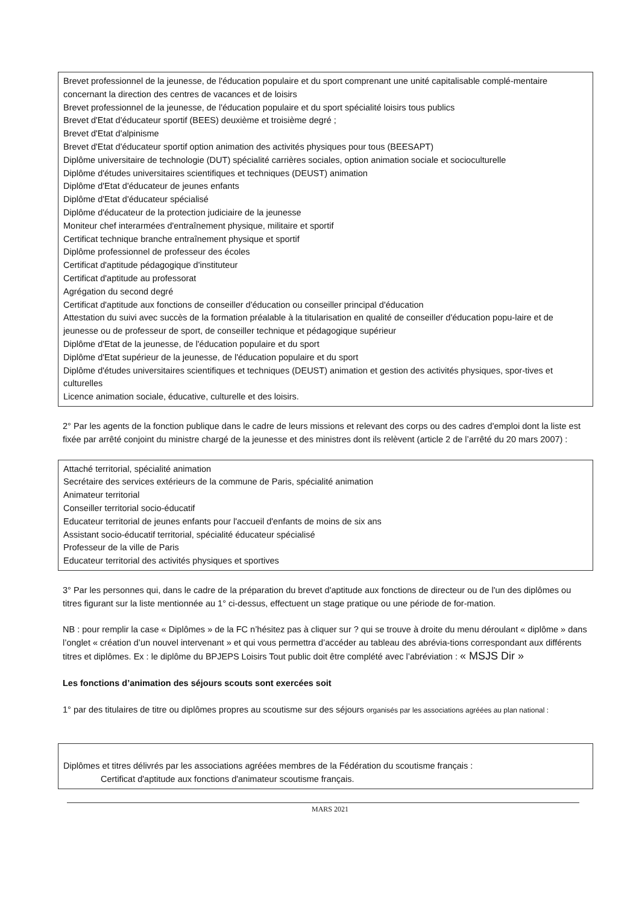Brevet professionnel de la jeunesse, de l'éducation populaire et du sport comprenant une unité capitalisable complé-mentaire concernant la direction des centres de vacances et de loisirs
Brevet professionnel de la jeunesse, de l'éducation populaire et du sport spécialité loisirs tous publics
Brevet d'Etat d'éducateur sportif (BEES) deuxième et troisième degré ;
Brevet d'Etat d'alpinisme
Brevet d'Etat d'éducateur sportif option animation des activités physiques pour tous (BEESAPT)
Diplôme universitaire de technologie (DUT) spécialité carrières sociales, option animation sociale et socioculturelle
Diplôme d'études universitaires scientifiques et techniques (DEUST) animation
Diplôme d'Etat d'éducateur de jeunes enfants
Diplôme d'Etat d'éducateur spécialisé
Diplôme d'éducateur de la protection judiciaire de la jeunesse
Moniteur chef interarmées d'entraînement physique, militaire et sportif
Certificat technique branche entraînement physique et sportif
Diplôme professionnel de professeur des écoles
Certificat d'aptitude pédagogique d'instituteur
Certificat d'aptitude au professorat
Agrégation du second degré
Certificat d'aptitude aux fonctions de conseiller d'éducation ou conseiller principal d'éducation
Attestation du suivi avec succès de la formation préalable à la titularisation en qualité de conseiller d'éducation popu-laire et de jeunesse ou de professeur de sport, de conseiller technique et pédagogique supérieur
Diplôme d'Etat de la jeunesse, de l'éducation populaire et du sport
Diplôme d'Etat supérieur de la jeunesse, de l'éducation populaire et du sport
Diplôme d'études universitaires scientifiques et techniques (DEUST) animation et gestion des activités physiques, spor-tives et culturelles
Licence animation sociale, éducative, culturelle et des loisirs.
2° Par les agents de la fonction publique dans le cadre de leurs missions et relevant des corps ou des cadres d'emploi dont la liste est fixée par arrêté conjoint du ministre chargé de la jeunesse et des ministres dont ils relèvent (article 2 de l’arrêté du 20 mars 2007) :
Attaché territorial, spécialité animation
Secrétaire des services extérieurs de la commune de Paris, spécialité animation
Animateur territorial
Conseiller territorial socio-éducatif
Educateur territorial de jeunes enfants pour l'accueil d'enfants de moins de six ans
Assistant socio-éducatif territorial, spécialité éducateur spécialisé
Professeur de la ville de Paris
Educateur territorial des activités physiques et sportives
3° Par les personnes qui, dans le cadre de la préparation du brevet d'aptitude aux fonctions de directeur ou de l'un des diplômes ou titres figurant sur la liste mentionnée au 1° ci-dessus, effectuent un stage pratique ou une période de for-mation.
NB : pour remplir la case « Diplômes » de la FC n’hésitez pas à cliquer sur ? qui se trouve à droite du menu déroulant « diplôme » dans l’onglet « création d’un nouvel intervenant » et qui vous permettra d’accéder au tableau des abrévia-tions correspondant aux différents titres et diplômes. Ex : le diplôme du BPJEPS Loisirs Tout public doit être complété avec l’abréviation : « MSJS Dir »
Les fonctions d’animation des séjours scouts sont exercées soit
1° par des titulaires de titre ou diplômes propres au scoutisme sur des séjours organisés par les associations agréées au plan national :
Diplômes et titres délivrés par les associations agréées membres de la Fédération du scoutisme français :
Certificat d'aptitude aux fonctions d'animateur scoutisme français.
MARS 2021